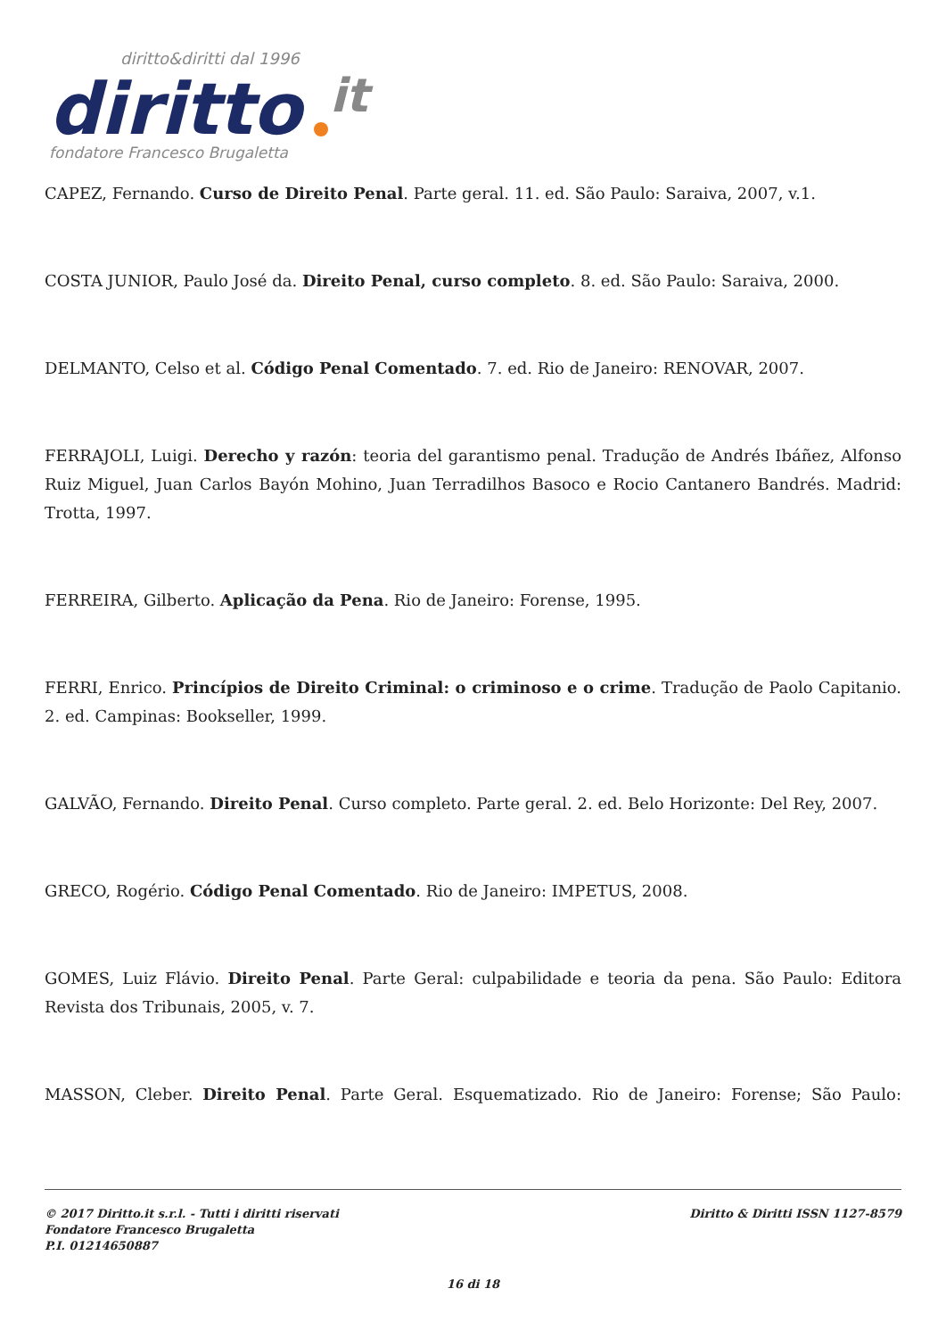diritto&diritti dal 1996
diritto
it
fondatore Francesco Brugaletta
CAPEZ, Fernando. Curso de Direito Penal. Parte geral. 11. ed. São Paulo: Saraiva, 2007, v.1.
COSTA JUNIOR, Paulo José da. Direito Penal, curso completo. 8. ed. São Paulo: Saraiva, 2000.
DELMANTO, Celso et al. Código Penal Comentado. 7. ed. Rio de Janeiro: RENOVAR, 2007.
FERRAJOLI, Luigi. Derecho y razón: teoria del garantismo penal. Tradução de Andrés Ibáñez, Alfonso Ruiz Miguel, Juan Carlos Bayón Mohino, Juan Terradilhos Basoco e Rocio Cantanero Bandrés. Madrid: Trotta, 1997.
FERREIRA, Gilberto. Aplicação da Pena. Rio de Janeiro: Forense, 1995.
FERRI, Enrico. Princípios de Direito Criminal: o criminoso e o crime. Tradução de Paolo Capitanio. 2. ed. Campinas: Bookseller, 1999.
GALVÃO, Fernando. Direito Penal. Curso completo. Parte geral. 2. ed. Belo Horizonte: Del Rey, 2007.
GRECO, Rogério. Código Penal Comentado. Rio de Janeiro: IMPETUS, 2008.
GOMES, Luiz Flávio. Direito Penal. Parte Geral: culpabilidade e teoria da pena. São Paulo: Editora Revista dos Tribunais, 2005, v. 7.
MASSON, Cleber. Direito Penal. Parte Geral. Esquematizado. Rio de Janeiro: Forense; São Paulo:
© 2017 Diritto.it s.r.l. - Tutti i diritti riservati
Fondatore Francesco Brugaletta
P.I. 01214650887
Diritto & Diritti ISSN 1127-8579
16 di 18